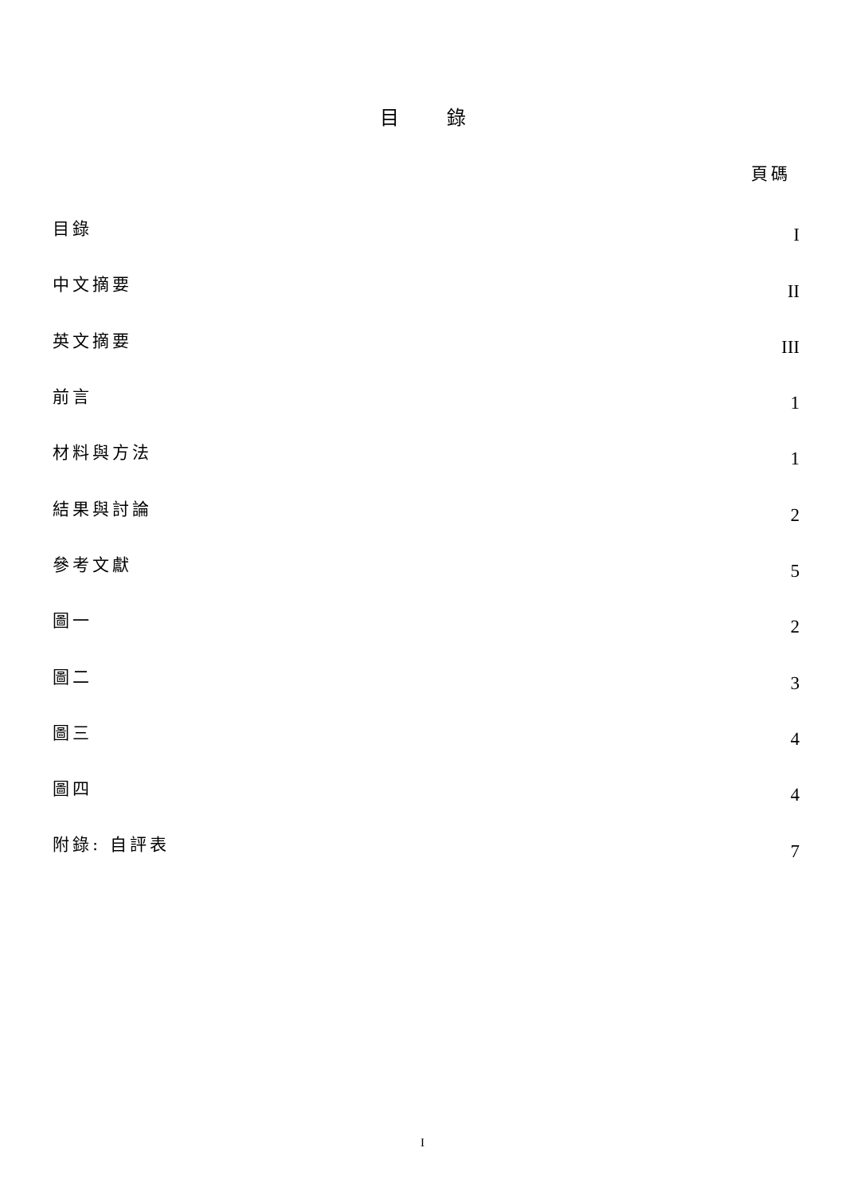目錄
頁碼
| 目錄 | I |
| 中文摘要 | II |
| 英文摘要 | III |
| 前言 | 1 |
| 材料與方法 | 1 |
| 結果與討論 | 2 |
| 參考文獻 | 5 |
| 圖一 | 2 |
| 圖二 | 3 |
| 圖三 | 4 |
| 圖四 | 4 |
| 附錄: 自評表 | 7 |
I